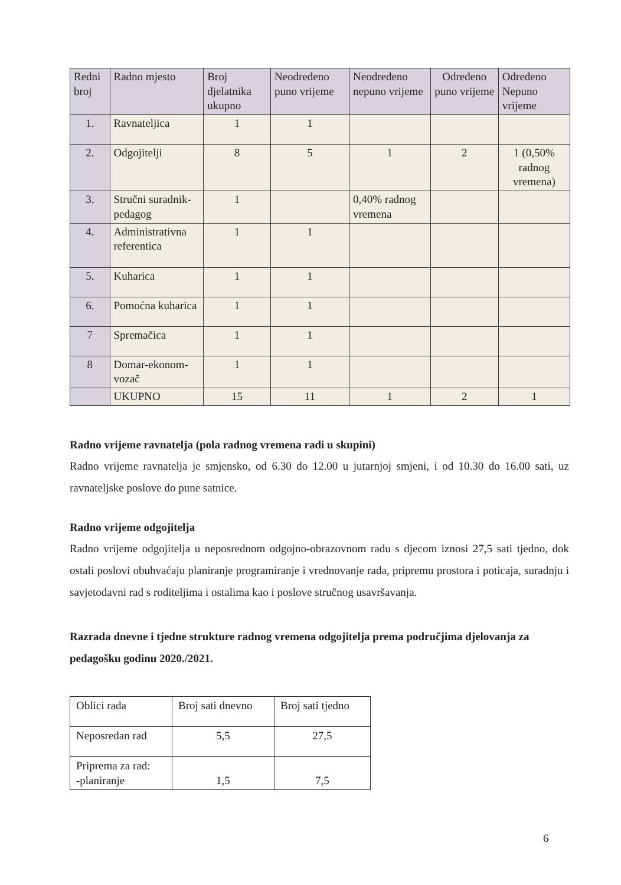| Redni broj | Radno mjesto | Broj djelatnika ukupno | Neodređeno puno vrijeme | Neodređeno nepuno vrijeme | Određeno puno vrijeme | Određeno Nepuno vrijeme |
| --- | --- | --- | --- | --- | --- | --- |
| 1. | Ravnateljica | 1 | 1 | | | |
| 2. | Odgojitelji | 8 | 5 | 1 | 2 | 1 (0,50% radnog vremena) |
| 3. | Stručni suradnik-pedagog | 1 | | 0,40% radnog vremena | | |
| 4. | Administrativna referentica | 1 | 1 | | | |
| 5. | Kuharica | 1 | 1 | | | |
| 6. | Pomoćna kuharica | 1 | 1 | | | |
| 7 | Spremačica | 1 | 1 | | | |
| 8 | Domar-ekonom-vozač | 1 | 1 | | | |
| | UKUPNO | 15 | 11 | 1 | 2 | 1 |
Radno vrijeme ravnatelja (pola radnog vremena radi u skupini)
Radno vrijeme ravnatelja je smjensko, od 6.30 do 12.00 u jutarnjoj smjeni, i od 10.30 do 16.00 sati, uz ravnateljske poslove do pune satnice.
Radno vrijeme odgojitelja
Radno vrijeme odgojitelja u neposrednom odgojno-obrazovnom radu s djecom iznosi 27,5 sati tjedno, dok ostali poslovi obuhvaćaju planiranje programiranje i vrednovanje rada, pripremu prostora i poticaja, suradnju i savjetodavni rad s roditeljima i ostalima kao i poslove stručnog usavršavanja.
Razrada dnevne i tjedne strukture radnog vremena odgojitelja prema područjima djelovanja za pedagošku godinu 2020./2021.
| Oblici rada | Broj sati dnevno | Broj sati tjedno |
| Neposredan rad | 5,5 | 27,5 |
| Priprema za rad: -planiranje | 1,5 | 7,5 |
6